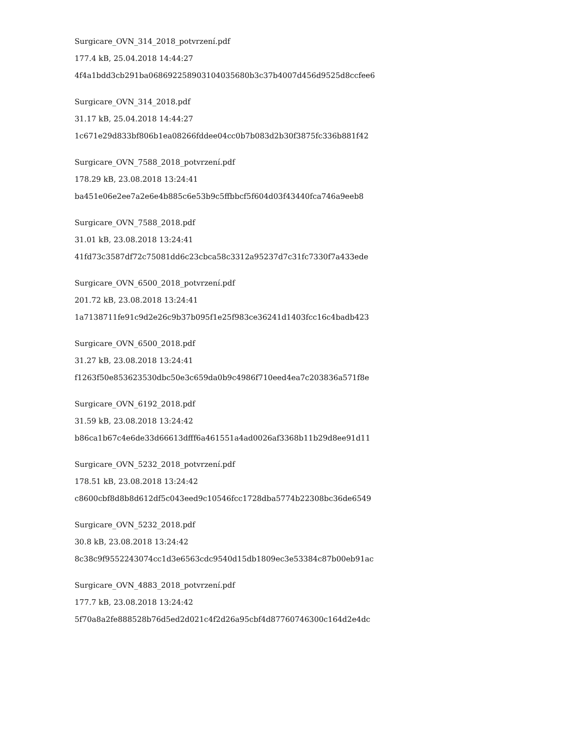Surgicare_OVN_314_2018_potvrzení.pdf
177.4 kB, 25.04.2018 14:44:27
4f4a1bdd3cb291ba068692258903104035680b3c37b4007d456d9525d8ccfee6
Surgicare_OVN_314_2018.pdf
31.17 kB, 25.04.2018 14:44:27
1c671e29d833bf806b1ea08266fddee04cc0b7b083d2b30f3875fc336b881f42
Surgicare_OVN_7588_2018_potvrzení.pdf
178.29 kB, 23.08.2018 13:24:41
ba451e06e2ee7a2e6e4b885c6e53b9c5ffbbcf5f604d03f43440fca746a9eeb8
Surgicare_OVN_7588_2018.pdf
31.01 kB, 23.08.2018 13:24:41
41fd73c3587df72c75081dd6c23cbca58c3312a95237d7c31fc7330f7a433ede
Surgicare_OVN_6500_2018_potvrzení.pdf
201.72 kB, 23.08.2018 13:24:41
1a7138711fe91c9d2e26c9b37b095f1e25f983ce36241d1403fcc16c4badb423
Surgicare_OVN_6500_2018.pdf
31.27 kB, 23.08.2018 13:24:41
f1263f50e853623530dbc50e3c659da0b9c4986f710eed4ea7c203836a571f8e
Surgicare_OVN_6192_2018.pdf
31.59 kB, 23.08.2018 13:24:42
b86ca1b67c4e6de33d66613dfff6a461551a4ad0026af3368b11b29d8ee91d11
Surgicare_OVN_5232_2018_potvrzení.pdf
178.51 kB, 23.08.2018 13:24:42
c8600cbf8d8b8d612df5c043eed9c10546fcc1728dba5774b22308bc36de6549
Surgicare_OVN_5232_2018.pdf
30.8 kB, 23.08.2018 13:24:42
8c38c9f9552243074cc1d3e6563cdc9540d15db1809ec3e53384c87b00eb91ac
Surgicare_OVN_4883_2018_potvrzení.pdf
177.7 kB, 23.08.2018 13:24:42
5f70a8a2fe888528b76d5ed2d021c4f2d26a95cbf4d87760746300c164d2e4dc